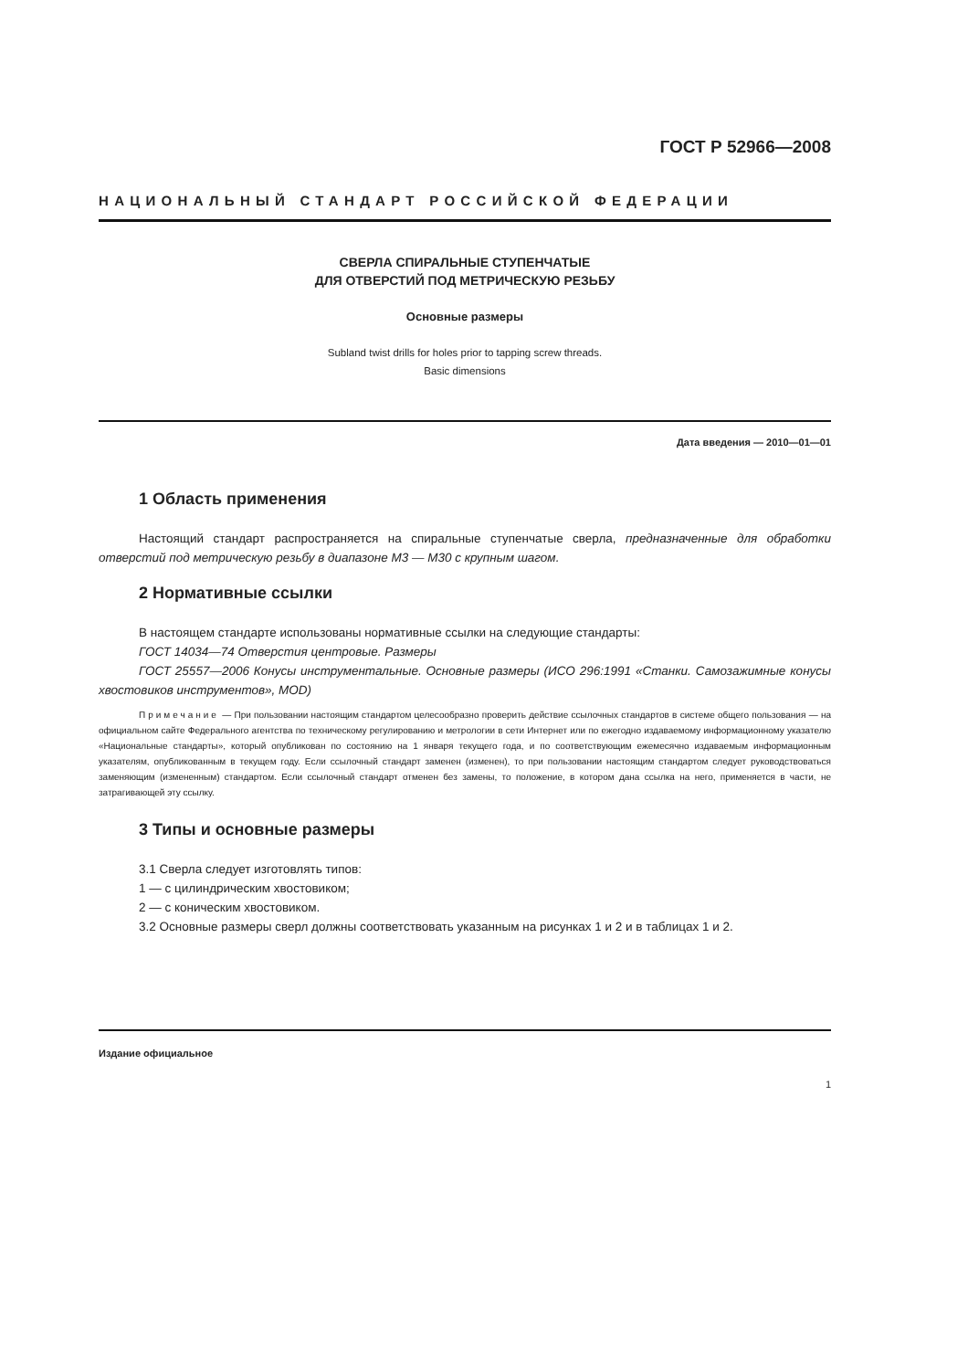ГОСТ Р 52966—2008
НАЦИОНАЛЬНЫЙ СТАНДАРТ РОССИЙСКОЙ ФЕДЕРАЦИИ
СВЕРЛА СПИРАЛЬНЫЕ СТУПЕНЧАТЫЕ
ДЛЯ ОТВЕРСТИЙ ПОД МЕТРИЧЕСКУЮ РЕЗЬБУ
Основные размеры
Subland twist drills for holes prior to tapping screw threads.
Basic dimensions
Дата введения — 2010—01—01
1 Область применения
Настоящий стандарт распространяется на спиральные ступенчатые сверла, предназначенные для обработки отверстий под метрическую резьбу в диапазоне М3 — М30 с крупным шагом.
2 Нормативные ссылки
В настоящем стандарте использованы нормативные ссылки на следующие стандарты:
ГОСТ 14034—74 Отверстия центровые. Размеры
ГОСТ 25557—2006 Конусы инструментальные. Основные размеры (ИСО 296:1991 «Станки. Самозажимные конусы хвостовиков инструментов», MOD)
Примечание — При пользовании настоящим стандартом целесообразно проверить действие ссылочных стандартов в системе общего пользования — на официальном сайте Федерального агентства по техническому регулированию и метрологии в сети Интернет или по ежегодно издаваемому информационному указателю «Национальные стандарты», который опубликован по состоянию на 1 января текущего года, и по соответствующим ежемесячно издаваемым информационным указателям, опубликованным в текущем году. Если ссылочный стандарт заменен (изменен), то при пользовании настоящим стандартом следует руководствоваться заменяющим (измененным) стандартом. Если ссылочный стандарт отменен без замены, то положение, в котором дана ссылка на него, применяется в части, не затрагивающей эту ссылку.
3 Типы и основные размеры
3.1 Сверла следует изготовлять типов:
1 — с цилиндрическим хвостовиком;
2 — с коническим хвостовиком.
3.2 Основные размеры сверл должны соответствовать указанным на рисунках 1 и 2 и в таблицах 1 и 2.
Издание официальное
1